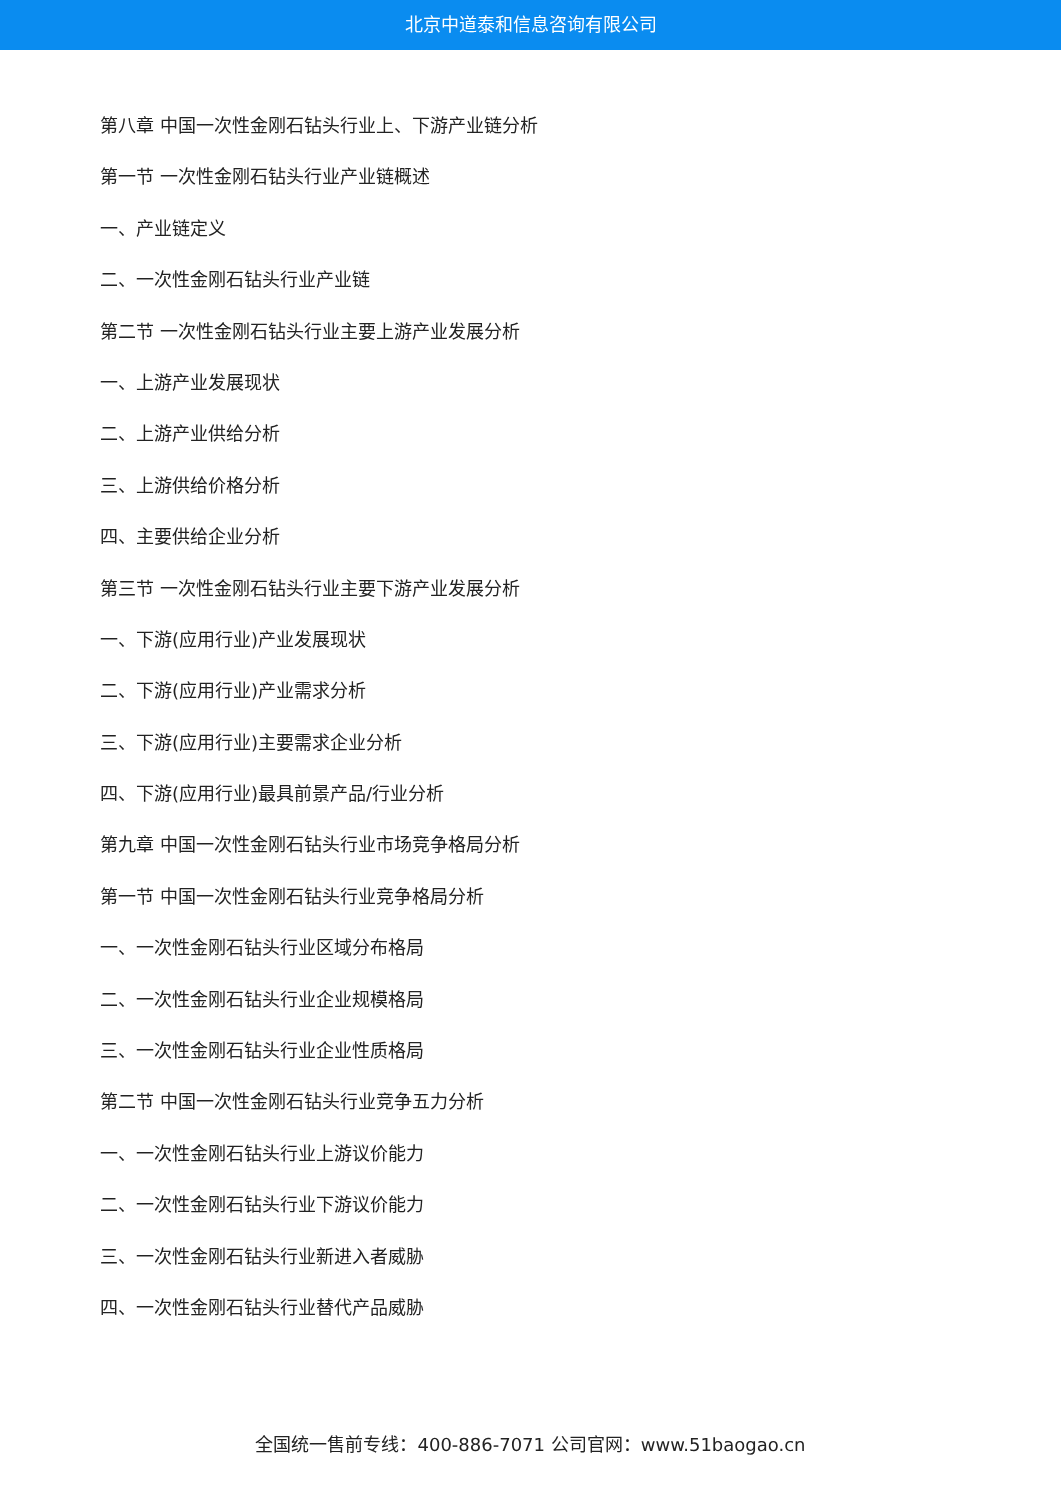北京中道泰和信息咨询有限公司
第八章 中国一次性金刚石钻头行业上、下游产业链分析
第一节 一次性金刚石钻头行业产业链概述
一、产业链定义
二、一次性金刚石钻头行业产业链
第二节 一次性金刚石钻头行业主要上游产业发展分析
一、上游产业发展现状
二、上游产业供给分析
三、上游供给价格分析
四、主要供给企业分析
第三节 一次性金刚石钻头行业主要下游产业发展分析
一、下游(应用行业)产业发展现状
二、下游(应用行业)产业需求分析
三、下游(应用行业)主要需求企业分析
四、下游(应用行业)最具前景产品/行业分析
第九章 中国一次性金刚石钻头行业市场竞争格局分析
第一节 中国一次性金刚石钻头行业竞争格局分析
一、一次性金刚石钻头行业区域分布格局
二、一次性金刚石钻头行业企业规模格局
三、一次性金刚石钻头行业企业性质格局
第二节 中国一次性金刚石钻头行业竞争五力分析
一、一次性金刚石钻头行业上游议价能力
二、一次性金刚石钻头行业下游议价能力
三、一次性金刚石钻头行业新进入者威胁
四、一次性金刚石钻头行业替代产品威胁
全国统一售前专线：400-886-7071 公司官网：www.51baogao.cn